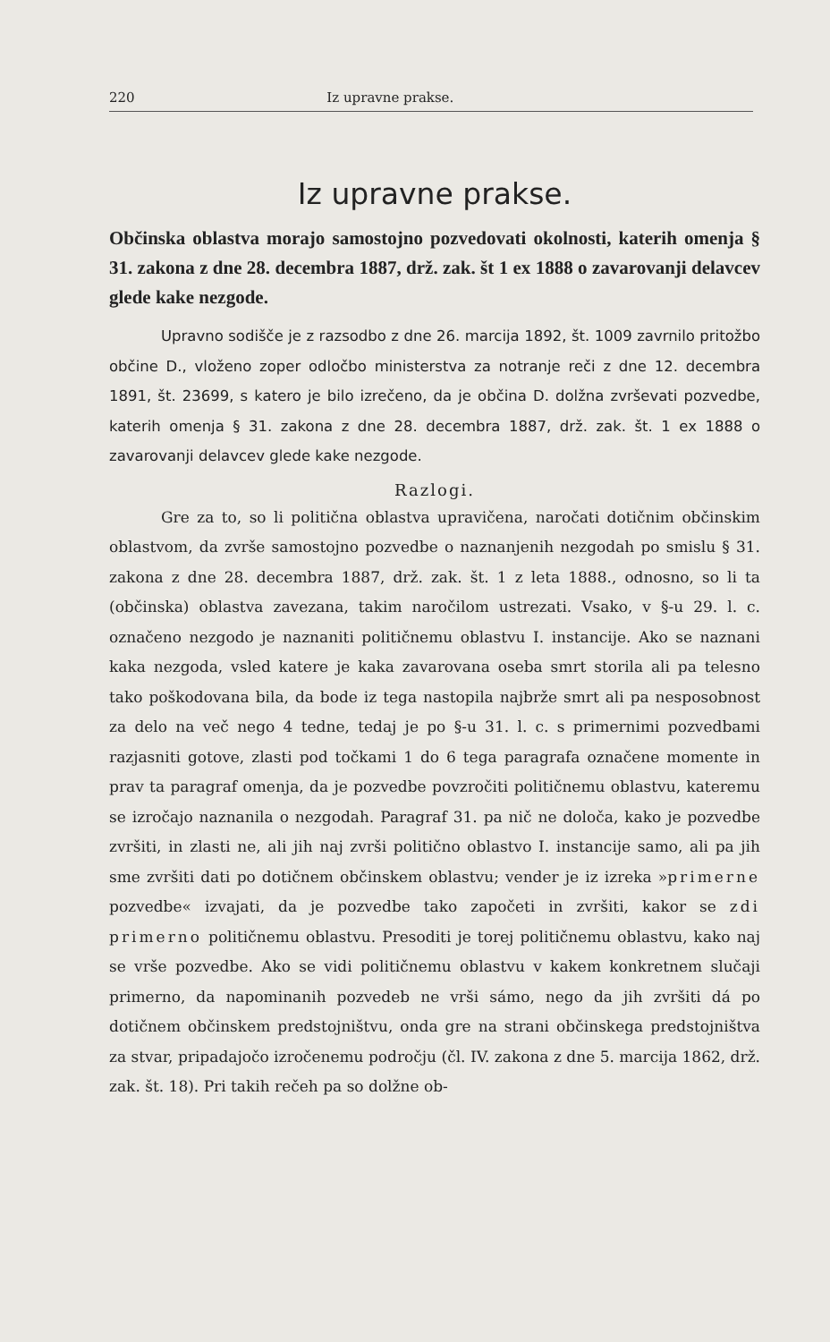220 Iz upravne prakse.
Iz upravne prakse.
Občinska oblastva morajo samostojno pozvedovati okolnosti, katerih omenja § 31. zakona z dne 28. decembra 1887, drž. zak. št 1 ex 1888 o zavarovanji delavcev glede kake nezgode.
Upravno sodišče je z razsodbo z dne 26. marcija 1892, št. 1009 zavrnilo pritožbo občine D., vloženo zoper odločbo ministerstva za notranje reči z dne 12. decembra 1891, št. 23699, s katero je bilo izrečeno, da je občina D. dolžna zvrševati pozvedbe, katerih omenja § 31. zakona z dne 28. decembra 1887, drž. zak. št. 1 ex 1888 o zavarovanji delavcev glede kake nezgode.
Razlogi.
Gre za to, so li politična oblastva upravičena, naročati dotičnim občinskim oblastvom, da zvrše samostojno pozvedbe o naznanjenih nezgodah po smislu § 31. zakona z dne 28. decembra 1887, drž. zak. št. 1 z leta 1888., odnosno, so li ta (občinska) oblastva zavezana, takim naročilom ustrezati. Vsako, v §-u 29. l. c. označeno nezgodo je naznaniti političnemu oblastvu I. instancije. Ako se naznani kaka nezgoda, vsled katere je kaka zavarovana oseba smrt storila ali pa telesno tako poškodovana bila, da bode iz tega nastopila najbrže smrt ali pa nesposobnost za delo na več nego 4 tedne, tedaj je po §-u 31. l. c. s primernimi pozvedbami razjasniti gotove, zlasti pod točkami 1 do 6 tega paragrafa označene momente in prav ta paragraf omenja, da je pozvedbe povzročiti političnemu oblastvu, kateremu se izročajo naznanila o nezgodah. Paragraf 31. pa nič ne določa, kako je pozvedbe zvršiti, in zlasti ne, ali jih naj zvrši politično oblastvo I. instancije samo, ali pa jih sme zvršiti dati po dotičnem občinskem oblastvu; vender je iz izreka »primerne pozvedbe« izvajati, da je pozvedbe tako započeti in zvršiti, kakor se zdi primerno političnemu oblastvu. Presoditi je torej političnemu oblastvu, kako naj se vrše pozvedbe. Ako se vidi političnemu oblastvu v kakem konkretnem slučaji primerno, da napominanih pozvedeb ne vrši sámo, nego da jih zvršiti dá po dotičnem občinskem predstojništvu, onda gre na strani občinskega predstojništva za stvar, pripadajočo izročenemu področju (čl. IV. zakona z dne 5. marcija 1862, drž. zak. št. 18). Pri takih rečeh pa so dolžne ob-